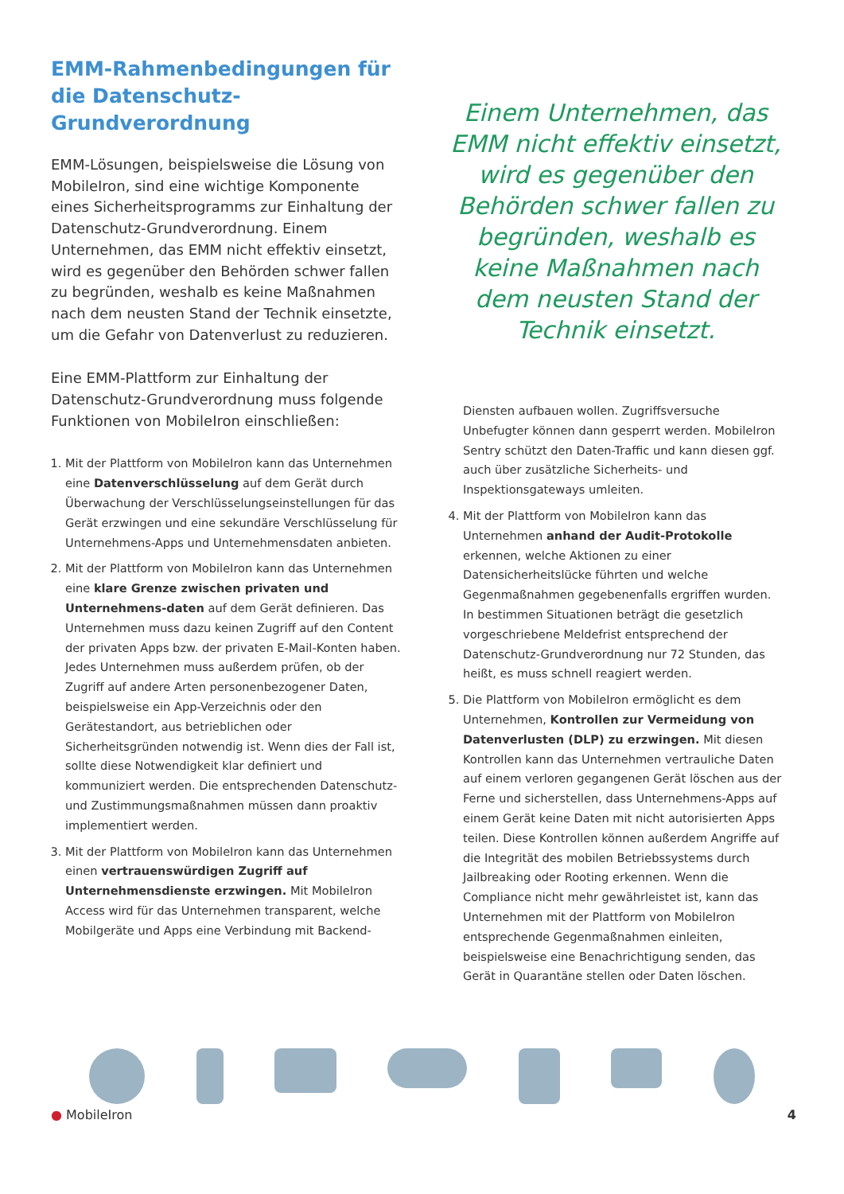EMM-Rahmenbedingungen für die Datenschutz-Grundverordnung
EMM-Lösungen, beispielsweise die Lösung von MobileIron, sind eine wichtige Komponente eines Sicherheitsprogramms zur Einhaltung der Datenschutz-Grundverordnung. Einem Unternehmen, das EMM nicht effektiv einsetzt, wird es gegenüber den Behörden schwer fallen zu begründen, weshalb es keine Maßnahmen nach dem neusten Stand der Technik einsetzte, um die Gefahr von Datenverlust zu reduzieren.
Eine EMM-Plattform zur Einhaltung der Datenschutz-Grundverordnung muss folgende Funktionen von MobileIron einschließen:
1. Mit der Plattform von MobileIron kann das Unternehmen eine Datenverschlüsselung auf dem Gerät durch Überwachung der Verschlüsselungseinstellungen für das Gerät erzwingen und eine sekundäre Verschlüsselung für Unternehmens-Apps und Unternehmensdaten anbieten.
2. Mit der Plattform von MobileIron kann das Unternehmen eine klare Grenze zwischen privaten und Unternehmens-daten auf dem Gerät definieren. Das Unternehmen muss dazu keinen Zugriff auf den Content der privaten Apps bzw. der privaten E-Mail-Konten haben. Jedes Unternehmen muss außerdem prüfen, ob der Zugriff auf andere Arten personenbezogener Daten, beispielsweise ein App-Verzeichnis oder den Gerätestandort, aus betrieblichen oder Sicherheitsgründen notwendig ist. Wenn dies der Fall ist, sollte diese Notwendigkeit klar definiert und kommuniziert werden. Die entsprechenden Datenschutz- und Zustimmungsmaßnahmen müssen dann proaktiv implementiert werden.
3. Mit der Plattform von MobileIron kann das Unternehmen einen vertrauenswürdigen Zugriff auf Unternehmensdienste erzwingen. Mit MobileIron Access wird für das Unternehmen transparent, welche Mobilgeräte und Apps eine Verbindung mit Backend-
Einem Unternehmen, das EMM nicht effektiv einsetzt, wird es gegenüber den Behörden schwer fallen zu begründen, weshalb es keine Maßnahmen nach dem neusten Stand der Technik einsetzt.
Diensten aufbauen wollen. Zugriffsversuche Unbefugter können dann gesperrt werden. MobileIron Sentry schützt den Daten-Traffic und kann diesen ggf. auch über zusätzliche Sicherheits- und Inspektionsgateways umleiten.
4. Mit der Plattform von MobileIron kann das Unternehmen anhand der Audit-Protokolle erkennen, welche Aktionen zu einer Datensicherheitslücke führten und welche Gegenmaßnahmen gegebenenfalls ergriffen wurden. In bestimmen Situationen beträgt die gesetzlich vorgeschriebene Meldefrist entsprechend der Datenschutz-Grundverordnung nur 72 Stunden, das heißt, es muss schnell reagiert werden.
5. Die Plattform von MobileIron ermöglicht es dem Unternehmen, Kontrollen zur Vermeidung von Datenverlusten (DLP) zu erzwingen. Mit diesen Kontrollen kann das Unternehmen vertrauliche Daten auf einem verloren gegangenen Gerät löschen aus der Ferne und sicherstellen, dass Unternehmens-Apps auf einem Gerät keine Daten mit nicht autorisierten Apps teilen. Diese Kontrollen können außerdem Angriffe auf die Integrität des mobilen Betriebssystems durch Jailbreaking oder Rooting erkennen. Wenn die Compliance nicht mehr gewährleistet ist, kann das Unternehmen mit der Plattform von MobileIron entsprechende Gegenmaßnahmen einleiten, beispielsweise eine Benachrichtigung senden, das Gerät in Quarantäne stellen oder Daten löschen.
● MobileIron 4